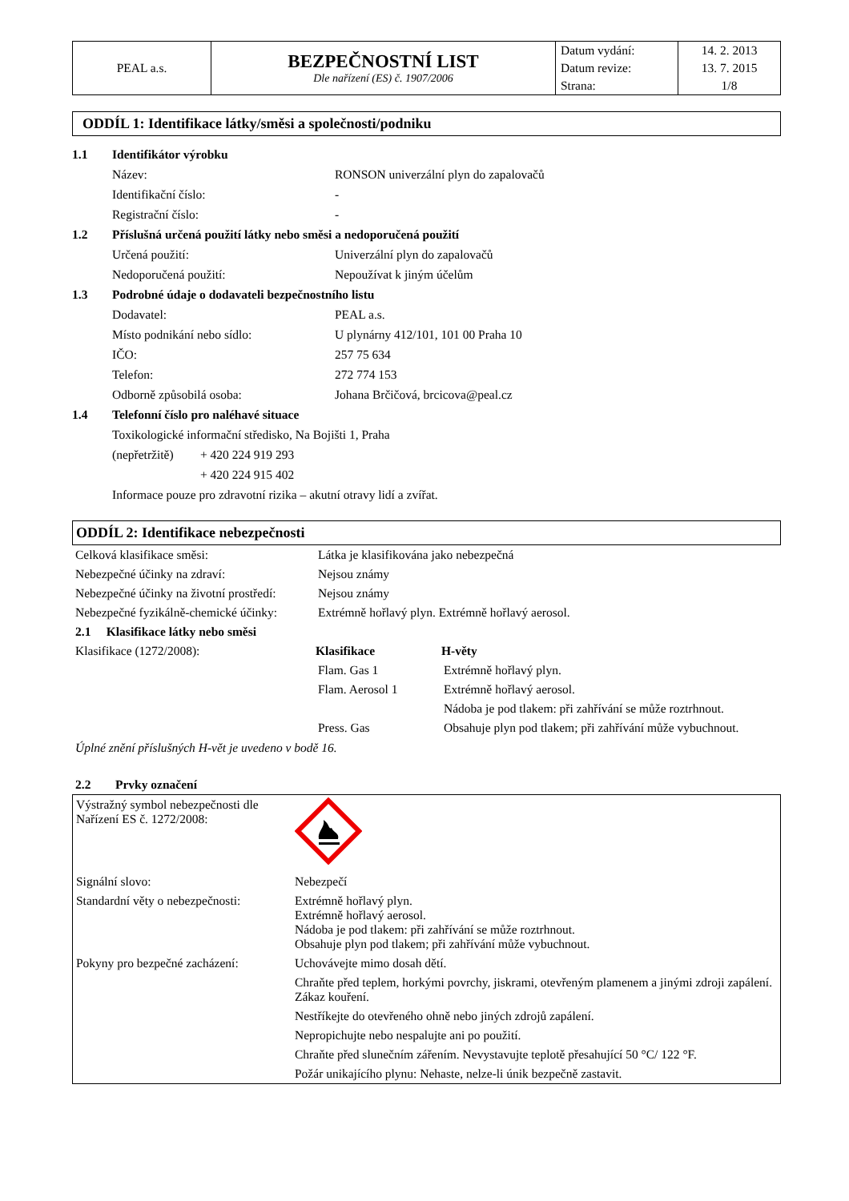| PEAL a.s. | BEZPEČNOSTNÍ LIST Dle nařízení (ES) č. 1907/2006 | Datum vydání: | 14. 2. 2013 |
| | | Datum revize: | 13. 7. 2015 |
| | | Strana: | 1/8 |
ODDÍL 1: Identifikace látky/směsi a společnosti/podniku
1.1 Identifikátor výrobku
Název: RONSON univerzální plyn do zapalovačů
Identifikační číslo: -
Registrační číslo: -
1.2 Příslušná určená použití látky nebo směsi a nedoporučená použití
Určená použití: Univerzální plyn do zapalovačů
Nedoporučená použití: Nepoužívat k jiným účelům
1.3 Podrobné údaje o dodavateli bezpečnostního listu
Dodavatel: PEAL a.s.
Místo podnikání nebo sídlo: U plynárny 412/101, 101 00 Praha 10
IČO: 257 75 634
Telefon: 272 774 153
Odborně způsobilá osoba: Johana Brčičová, brcicova@peal.cz
1.4 Telefonní číslo pro naléhavé situace
Toxikologické informační středisko, Na Bojišti 1, Praha
(nepřetržitě) + 420 224 919 293
+ 420 224 915 402
Informace pouze pro zdravotní rizika – akutní otravy lidí a zvířat.
ODDÍL 2: Identifikace nebezpečnosti
| Celková klasifikace směsi: | Látka je klasifikována jako nebezpečná | |
| Nebezpečné účinky na zdraví: | Nejsou známy | |
| Nebezpečné účinky na životní prostředí: | Nejsou známy | |
| Nebezpečné fyzikálně-chemické účinky: | Extrémně hořlavý plyn. Extrémně hořlavý aerosol. | |
| 2.1 Klasifikace látky nebo směsi | | |
| Klasifikace (1272/2008): | Klasifikace | H-věty |
| | Flam. Gas 1 | Extrémně hořlavý plyn. |
| | Flam. Aerosol 1 | Extrémně hořlavý aerosol. |
| | | Nádoba je pod tlakem: při zahřívání se může roztrhnout. |
| | Press. Gas | Obsahuje plyn pod tlakem; při zahřívání může vybuchnout. |
Úplné znění příslušných H-vět je uvedeno v bodě 16.
2.2 Prvky označení
| Výstražný symbol nebezpečnosti dle Nařízení ES č. 1272/2008: | |
| Signální slovo: | Nebezpečí |
| Standardní věty o nebezpečnosti: | Extrémně hořlavý plyn. Extrémně hořlavý aerosol. Nádoba je pod tlakem: při zahřívání se může roztrhnout. Obsahuje plyn pod tlakem; při zahřívání může vybuchnout. |
| Pokyny pro bezpečné zacházení: | Uchovávejte mimo dosah dětí. |
| | Chraňte před teplem, horkými povrchy, jiskrami, otevřeným plamenem a jinými zdroji zapálení. Zákaz kouření. |
| | Nestříkejte do otevřeného ohně nebo jiných zdrojů zapálení. |
| | Nepropichujte nebo nespalujte ani po použití. |
| | Chraňte před slunečním zářením. Nevystavujte teplotě přesahující 50 °C/ 122 °F. |
| | Požár unikajícího plynu: Nehaste, nelze-li únik bezpečně zastavit. |